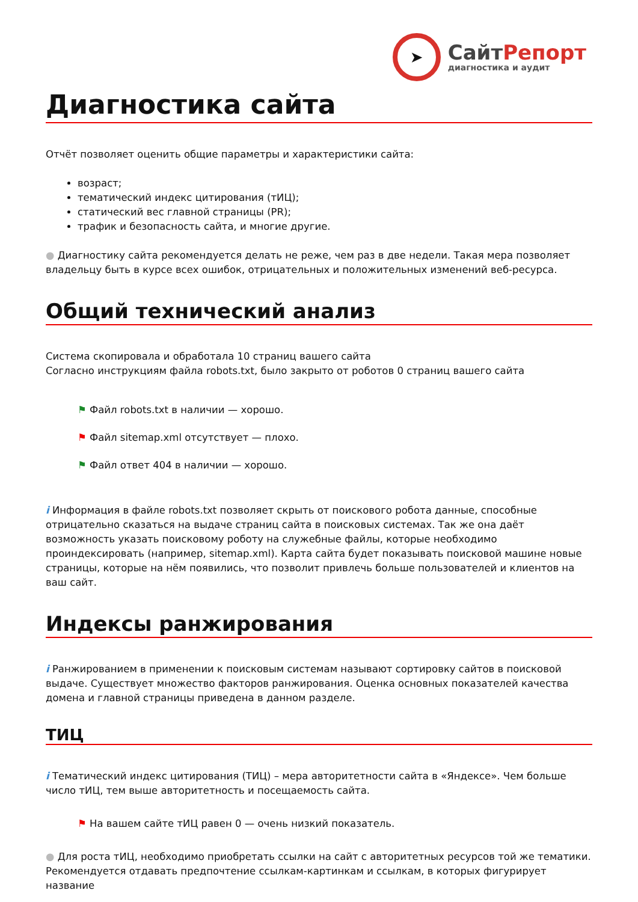➤
СайтРепорт
диагностика и аудит
Диагностика сайта
Отчёт позволяет оценить общие параметры и характеристики сайта:
возраст;
тематический индекс цитирования (тИЦ);
статический вес главной страницы (PR);
трафик и безопасность сайта, и многие другие.
● Диагностику сайта рекомендуется делать не реже, чем раз в две недели. Такая мера позволяет владельцу быть в курсе всех ошибок, отрицательных и положительных изменений веб-ресурса.
Общий технический анализ
Система скопировала и обработала 10 страниц вашего сайта
Согласно инструкциям файла robots.txt, было закрыто от роботов 0 страниц вашего сайта
⚑ Файл robots.txt в наличии — хорошо.
⚑ Файл sitemap.xml отсутствует — плохо.
⚑ Файл ответ 404 в наличии — хорошо.
i Информация в файле robots.txt позволяет скрыть от поискового робота данные, способные отрицательно сказаться на выдаче страниц сайта в поисковых системах. Так же она даёт возможность указать поисковому роботу на служебные файлы, которые необходимо проиндексировать (например, sitemap.xml). Карта сайта будет показывать поисковой машине новые страницы, которые на нём появились, что позволит привлечь больше пользователей и клиентов на ваш сайт.
Индексы ранжирования
i Ранжированием в применении к поисковым системам называют сортировку сайтов в поисковой выдаче. Существует множество факторов ранжирования. Оценка основных показателей качества домена и главной страницы приведена в данном разделе.
ТИЦ
i Тематический индекс цитирования (ТИЦ) – мера авторитетности сайта в «Яндексе». Чем больше число тИЦ, тем выше авторитетность и посещаемость сайта.
⚑ На вашем сайте тИЦ равен 0 — очень низкий показатель.
● Для роста тИЦ, необходимо приобретать ссылки на сайт с авторитетных ресурсов той же тематики. Рекомендуется отдавать предпочтение ссылкам-картинкам и ссылкам, в которых фигурирует название